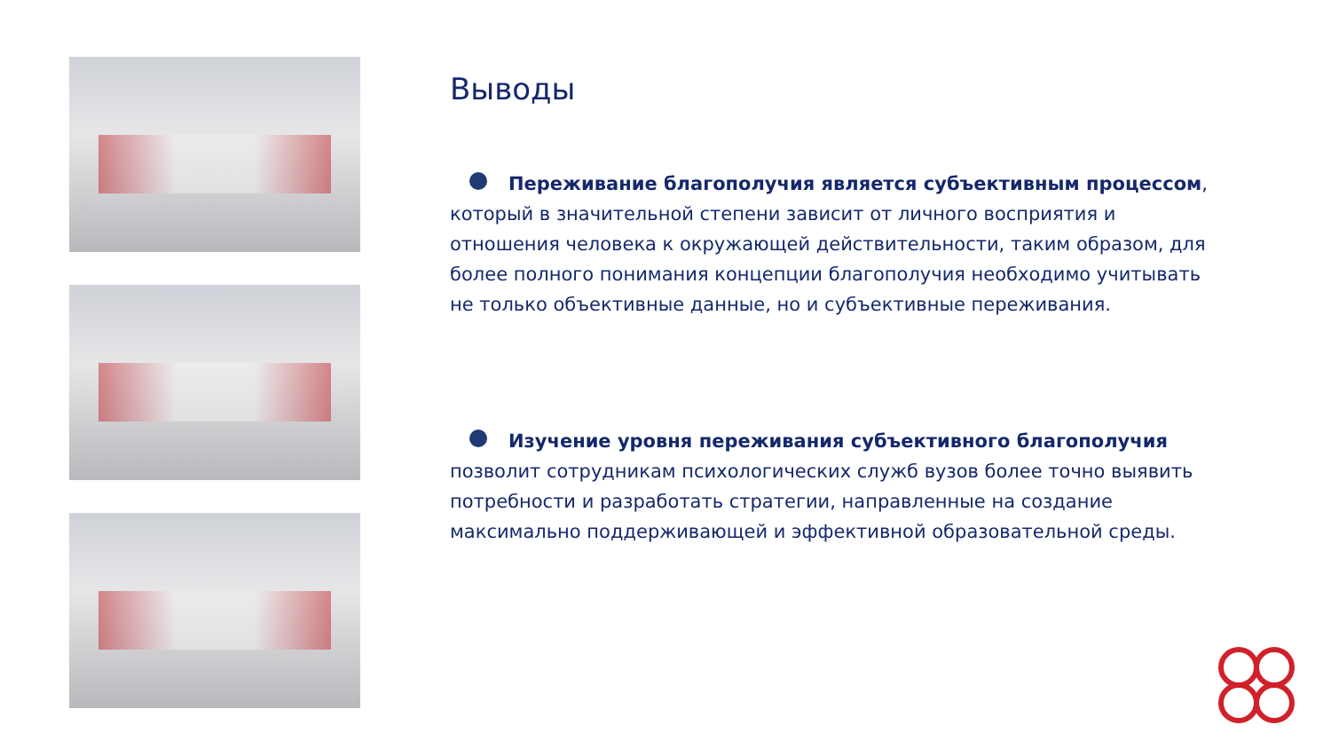Выводы
Переживание благополучия является субъективным процессом, который в значительной степени зависит от личного восприятия и отношения человека к окружающей действительности, таким образом, для более полного понимания концепции благополучия необходимо учитывать не только объективные данные, но и субъективные переживания.
Изучение уровня переживания субъективного благополучия позволит сотрудникам психологических служб вузов более точно выявить потребности и разработать стратегии, направленные на создание максимально поддерживающей и эффективной образовательной среды.